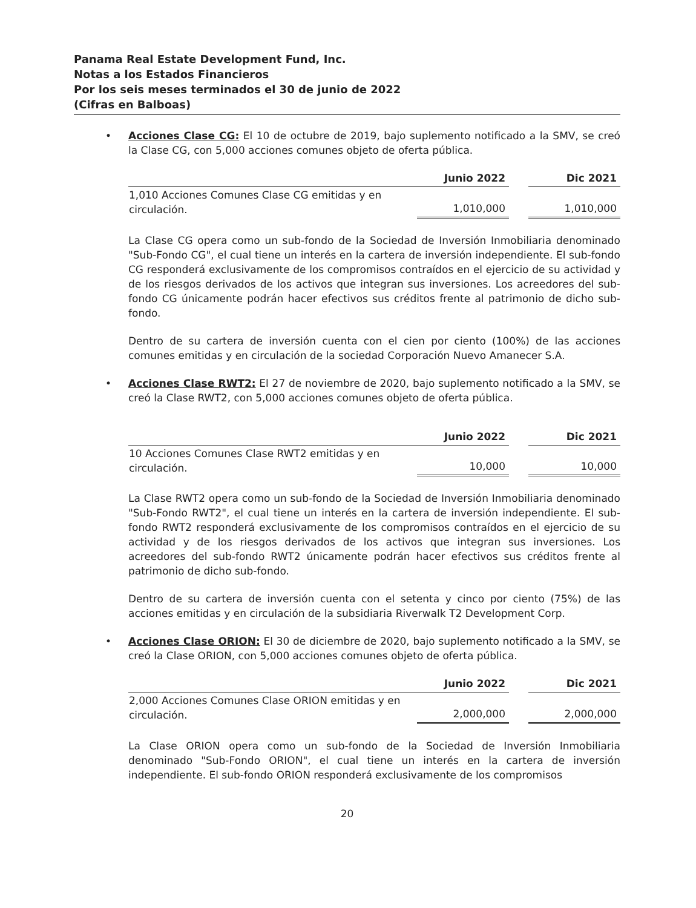Panama Real Estate Development Fund, Inc.
Notas a los Estados Financieros
Por los seis meses terminados el 30 de junio de 2022
(Cifras en Balboas)
•
Acciones Clase CG: El 10 de octubre de 2019, bajo suplemento notificado a la SMV, se creó la Clase CG, con 5,000 acciones comunes objeto de oferta pública.
| | Junio 2022 | | Dic 2021 |
| --- | --- | --- | --- |
| 1,010 Acciones Comunes Clase CG emitidas y en circulación. | 1,010,000 | | 1,010,000 |
La Clase CG opera como un sub-fondo de la Sociedad de Inversión Inmobiliaria denominado "Sub-Fondo CG", el cual tiene un interés en la cartera de inversión independiente. El sub-fondo CG responderá exclusivamente de los compromisos contraídos en el ejercicio de su actividad y de los riesgos derivados de los activos que integran sus inversiones. Los acreedores del sub-fondo CG únicamente podrán hacer efectivos sus créditos frente al patrimonio de dicho sub-fondo.
Dentro de su cartera de inversión cuenta con el cien por ciento (100%) de las acciones comunes emitidas y en circulación de la sociedad Corporación Nuevo Amanecer S.A.
•
Acciones Clase RWT2: El 27 de noviembre de 2020, bajo suplemento notificado a la SMV, se creó la Clase RWT2, con 5,000 acciones comunes objeto de oferta pública.
| | Junio 2022 | | Dic 2021 |
| --- | --- | --- | --- |
| 10 Acciones Comunes Clase RWT2 emitidas y en circulación. | 10,000 | | 10,000 |
La Clase RWT2 opera como un sub-fondo de la Sociedad de Inversión Inmobiliaria denominado "Sub-Fondo RWT2", el cual tiene un interés en la cartera de inversión independiente. El sub-fondo RWT2 responderá exclusivamente de los compromisos contraídos en el ejercicio de su actividad y de los riesgos derivados de los activos que integran sus inversiones. Los acreedores del sub-fondo RWT2 únicamente podrán hacer efectivos sus créditos frente al patrimonio de dicho sub-fondo.
Dentro de su cartera de inversión cuenta con el setenta y cinco por ciento (75%) de las acciones emitidas y en circulación de la subsidiaria Riverwalk T2 Development Corp.
•
Acciones Clase ORION: El 30 de diciembre de 2020, bajo suplemento notificado a la SMV, se creó la Clase ORION, con 5,000 acciones comunes objeto de oferta pública.
| | Junio 2022 | | Dic 2021 |
| --- | --- | --- | --- |
| 2,000 Acciones Comunes Clase ORION emitidas y en circulación. | 2,000,000 | | 2,000,000 |
La Clase ORION opera como un sub-fondo de la Sociedad de Inversión Inmobiliaria denominado "Sub-Fondo ORION", el cual tiene un interés en la cartera de inversión independiente. El sub-fondo ORION responderá exclusivamente de los compromisos
20